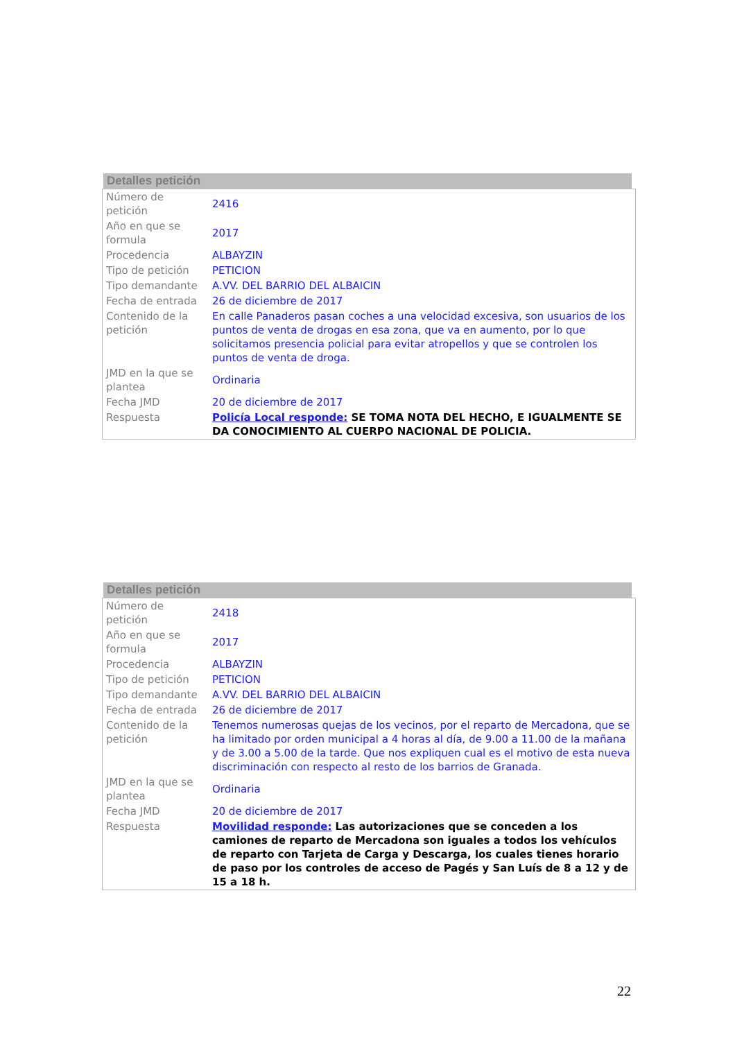Detalles petición
| Número de petición | 2416 |
| Año en que se formula | 2017 |
| Procedencia | ALBAYZIN |
| Tipo de petición | PETICION |
| Tipo demandante | A.VV. DEL BARRIO DEL ALBAICIN |
| Fecha de entrada | 26 de diciembre de 2017 |
| Contenido de la petición | En calle Panaderos pasan coches a una velocidad excesiva, son usuarios de los puntos de venta de drogas en esa zona, que va en aumento, por lo que solicitamos presencia policial para evitar atropellos y que se controlen los puntos de venta de droga. |
| JMD en la que se plantea | Ordinaria |
| Fecha JMD | 20 de diciembre de 2017 |
| Respuesta | Policía Local responde: SE TOMA NOTA DEL HECHO, E IGUALMENTE SE DA CONOCIMIENTO AL CUERPO NACIONAL DE POLICIA. |
Detalles petición
| Número de petición | 2418 |
| Año en que se formula | 2017 |
| Procedencia | ALBAYZIN |
| Tipo de petición | PETICION |
| Tipo demandante | A.VV. DEL BARRIO DEL ALBAICIN |
| Fecha de entrada | 26 de diciembre de 2017 |
| Contenido de la petición | Tenemos numerosas quejas de los vecinos, por el reparto de Mercadona, que se ha limitado por orden municipal a 4 horas al día, de 9.00 a 11.00 de la mañana y de 3.00 a 5.00 de la tarde. Que nos expliquen cual es el motivo de esta nueva discriminación con respecto al resto de los barrios de Granada. |
| JMD en la que se plantea | Ordinaria |
| Fecha JMD | 20 de diciembre de 2017 |
| Respuesta | Movilidad responde: Las autorizaciones que se conceden a los camiones de reparto de Mercadona son iguales a todos los vehículos de reparto con Tarjeta de Carga y Descarga, los cuales tienes horario de paso por los controles de acceso de Pagés y San Luís de 8 a 12 y de 15 a 18 h. |
22